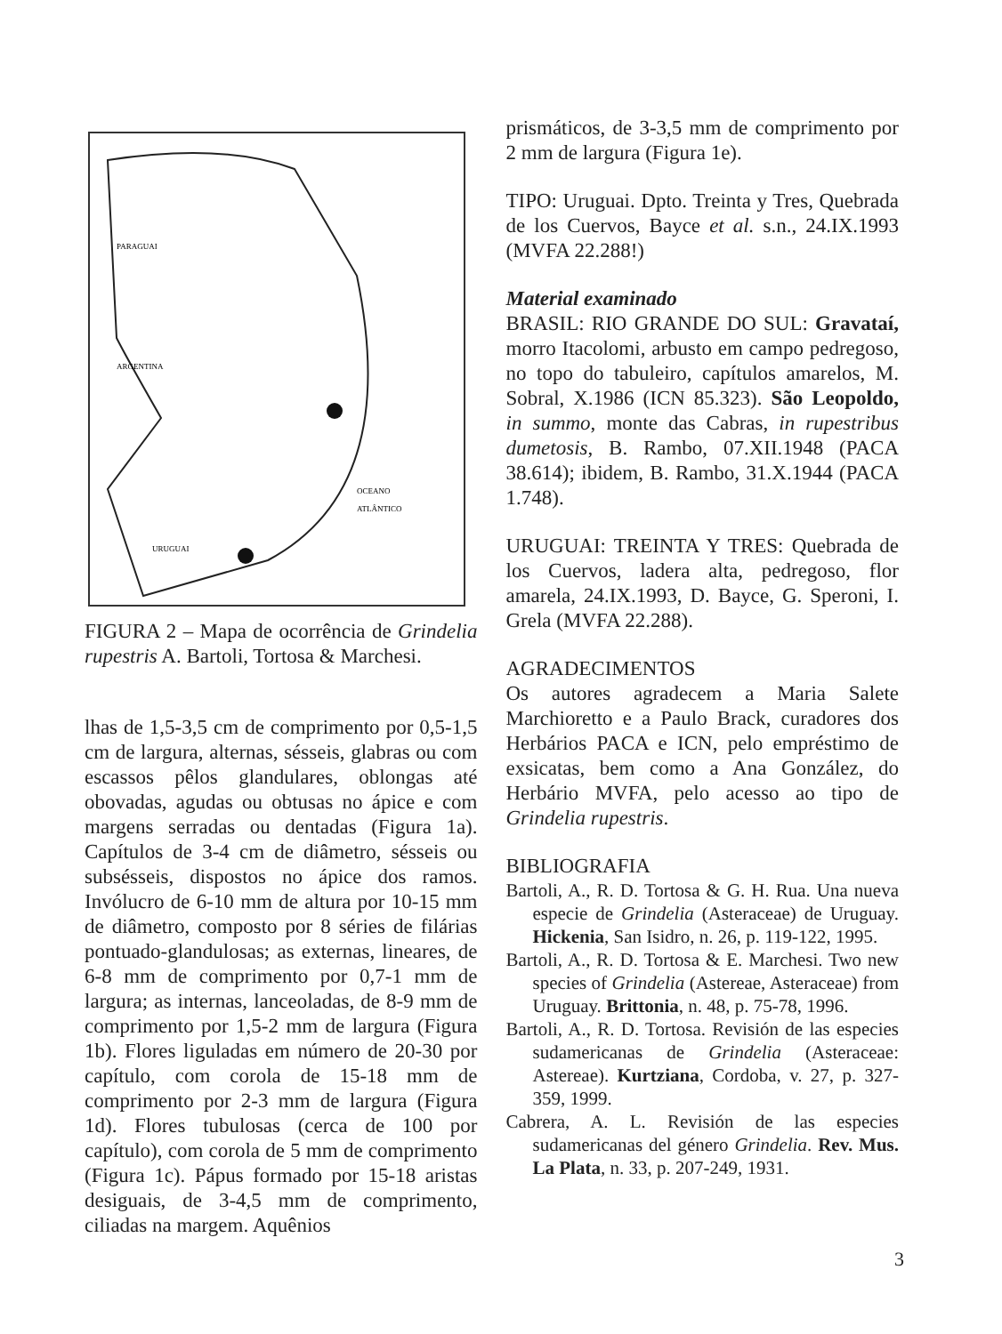PARAGUAI
ARGENTINA
OCEANO
ATLÂNTICO
URUGUAI
FIGURA 2 – Mapa de ocorrência de Grindelia rupestris A. Bartoli, Tortosa & Marchesi.
lhas de 1,5-3,5 cm de comprimento por 0,5-1,5 cm de largura, alternas, sésseis, glabras ou com escassos pêlos glandulares, oblongas até obovadas, agudas ou obtusas no ápice e com margens serradas ou dentadas (Figura 1a). Capítulos de 3-4 cm de diâmetro, sésseis ou subsésseis, dispostos no ápice dos ramos. Invólucro de 6-10 mm de altura por 10-15 mm de diâmetro, composto por 8 séries de filárias pontuado-glandulosas; as externas, lineares, de 6-8 mm de comprimento por 0,7-1 mm de largura; as internas, lanceoladas, de 8-9 mm de comprimento por 1,5-2 mm de largura (Figura 1b). Flores liguladas em número de 20-30 por capítulo, com corola de 15-18 mm de comprimento por 2-3 mm de largura (Figura 1d). Flores tubulosas (cerca de 100 por capítulo), com corola de 5 mm de comprimento (Figura 1c). Pápus formado por 15-18 aristas desiguais, de 3-4,5 mm de comprimento, ciliadas na margem. Aquênios
prismáticos, de 3-3,5 mm de comprimento por 2 mm de largura (Figura 1e).
TIPO: Uruguai. Dpto. Treinta y Tres, Quebrada de los Cuervos, Bayce et al. s.n., 24.IX.1993 (MVFA 22.288!)
Material examinado
BRASIL: RIO GRANDE DO SUL: Gravataí, morro Itacolomi, arbusto em campo pedregoso, no topo do tabuleiro, capítulos amarelos, M. Sobral, X.1986 (ICN 85.323). São Leopoldo, in summo, monte das Cabras, in rupestribus dumetosis, B. Rambo, 07.XII.1948 (PACA 38.614); ibidem, B. Rambo, 31.X.1944 (PACA 1.748).
URUGUAI: TREINTA Y TRES: Quebrada de los Cuervos, ladera alta, pedregoso, flor amarela, 24.IX.1993, D. Bayce, G. Speroni, I. Grela (MVFA 22.288).
AGRADECIMENTOS
Os autores agradecem a Maria Salete Marchioretto e a Paulo Brack, curadores dos Herbários PACA e ICN, pelo empréstimo de exsicatas, bem como a Ana González, do Herbário MVFA, pelo acesso ao tipo de Grindelia rupestris.
BIBLIOGRAFIA
Bartoli, A., R. D. Tortosa & G. H. Rua. Una nueva especie de Grindelia (Asteraceae) de Uruguay. Hickenia, San Isidro, n. 26, p. 119-122, 1995.
Bartoli, A., R. D. Tortosa & E. Marchesi. Two new species of Grindelia (Astereae, Asteraceae) from Uruguay. Brittonia, n. 48, p. 75-78, 1996.
Bartoli, A., R. D. Tortosa. Revisión de las especies sudamericanas de Grindelia (Asteraceae: Astereae). Kurtziana, Cordoba, v. 27, p. 327-359, 1999.
Cabrera, A. L. Revisión de las especies sudamericanas del género Grindelia. Rev. Mus. La Plata, n. 33, p. 207-249, 1931.
3